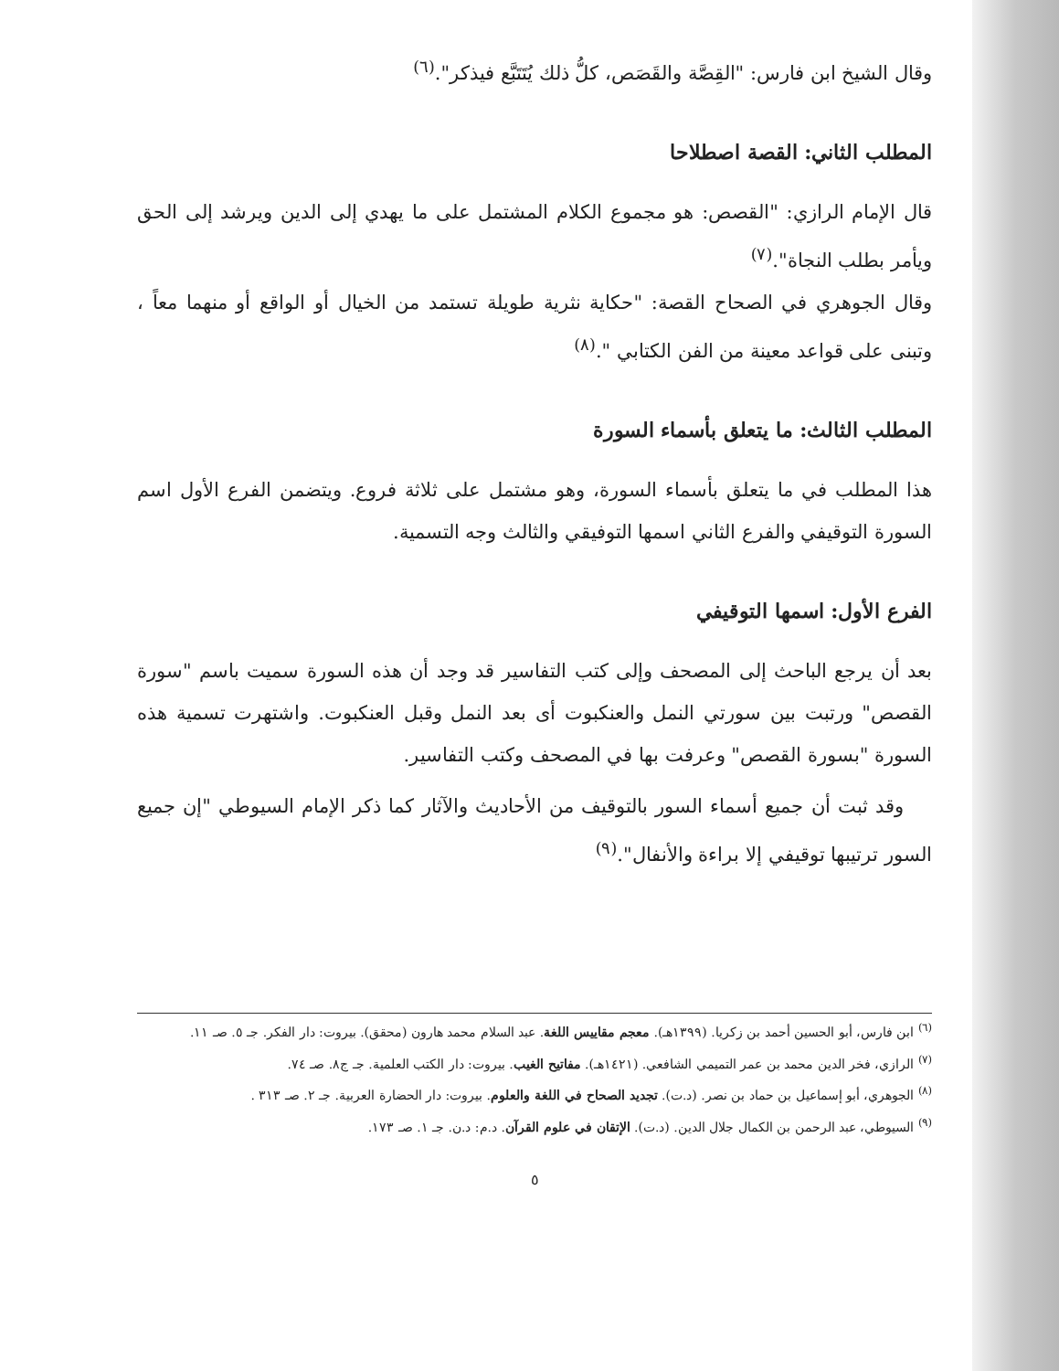وقال الشيخ ابن فارس: "القِصَّة والقَصَص، كلُّ ذلك يُتَتَبَّع فيذكر".<sup>(٦)</sup>
المطلب الثاني: القصة اصطلاحا
قال الإمام الرازي: "القصص: هو مجموع الكلام المشتمل على ما يهدي إلى الدين ويرشد إلى الحق ويأمر بطلب النجاة".<sup>(٧)</sup>
وقال الجوهري في الصحاح القصة: "حكاية نثرية طويلة تستمد من الخيال أو الواقع أو منهما معاً ، وتبنى على قواعد معينة من الفن الكتابي ".<sup>(٨)</sup>
المطلب الثالث: ما يتعلق بأسماء السورة
هذا المطلب في ما يتعلق بأسماء السورة، وهو مشتمل على ثلاثة فروع. ويتضمن الفرع الأول اسم السورة التوقيفي والفرع الثاني اسمها التوفيقي والثالث وجه التسمية.
الفرع الأول: اسمها التوقيفي
بعد أن يرجع الباحث إلى المصحف وإلى كتب التفاسير قد وجد أن هذه السورة سميت باسم "سورة القصص" ورتبت بين سورتي النمل والعنكبوت أى بعد النمل وقبل العنكبوت. واشتهرت تسمية هذه السورة "بسورة القصص" وعرفت بها في المصحف وكتب التفاسير.
وقد ثبت أن جميع أسماء السور بالتوقيف من الأحاديث والآثار كما ذكر الإمام السيوطي "إن جميع السور ترتيبها توقيفي إلا براءة والأنفال".<sup>(٩)</sup>
<sup>(٦)</sup> ابن فارس، أبو الحسين أحمد بن زكريا. (١٣٩٩هـ). معجم مقاييس اللغة. عبد السلام محمد هارون (محقق). بيروت: دار الفكر. جـ ٥. صـ ١١.
<sup>(٧)</sup> الرازي، فخر الدين محمد بن عمر التميمي الشافعي. (١٤٢١هـ). مفاتيح الغيب. بيروت: دار الكتب العلمية. جـ ج٨. صـ ٧٤.
<sup>(٨)</sup> الجوهري، أبو إسماعيل بن حماد بن نصر. (د.ت). تجديد الصحاح في اللغة والعلوم. بيروت: دار الحضارة العربية. جـ ٢. صـ ٣١٣ .
<sup>(٩)</sup> السيوطي، عبد الرحمن بن الكمال جلال الدين. (د.ت). الإتقان في علوم القرآن. د.م: د.ن. جـ ١. صـ ١٧٣.
٥